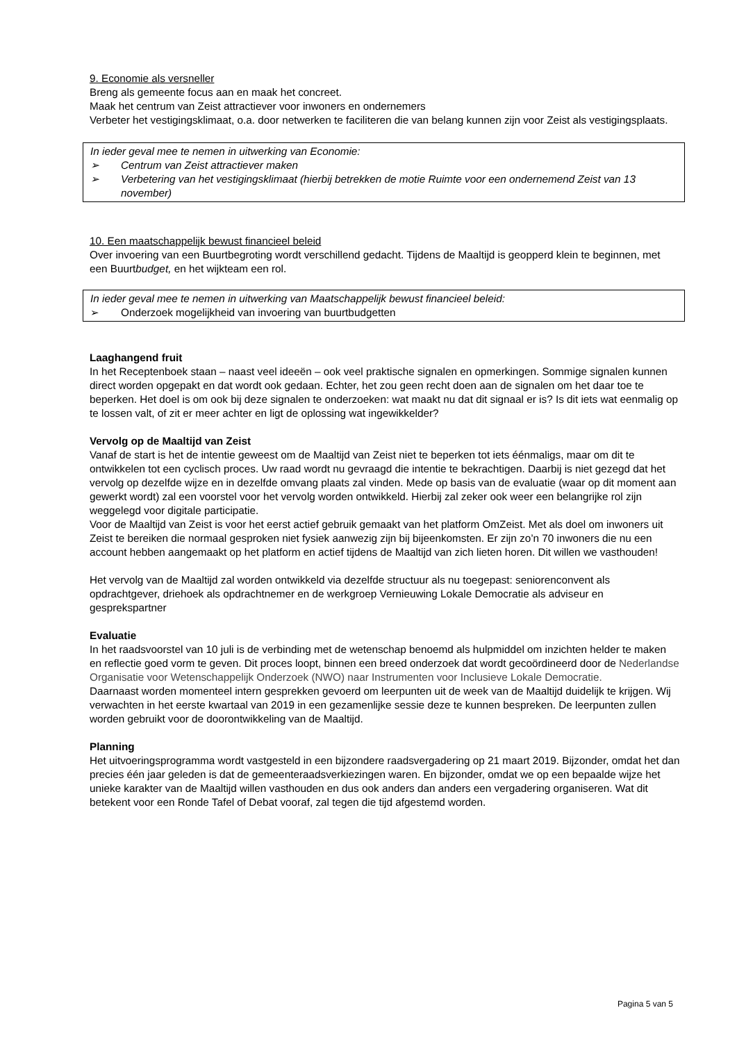9. Economie als versneller
Breng als gemeente focus aan en maak het concreet.
Maak het centrum van Zeist attractiever voor inwoners en ondernemers
Verbeter het vestigingsklimaat, o.a. door netwerken te faciliteren die van belang kunnen zijn voor Zeist als vestigingsplaats.
In ieder geval mee te nemen in uitwerking van Economie:
➢ Centrum van Zeist attractiever maken
➢ Verbetering van het vestigingsklimaat (hierbij betrekken de motie Ruimte voor een ondernemend Zeist van 13 november)
10. Een maatschappelijk bewust financieel beleid
Over invoering van een Buurtbegroting wordt verschillend gedacht. Tijdens de Maaltijd is geopperd klein te beginnen, met een Buurtbudget, en het wijkteam een rol.
In ieder geval mee te nemen in uitwerking van Maatschappelijk bewust financieel beleid:
➢ Onderzoek mogelijkheid van invoering van buurtbudgetten
Laaghangend fruit
In het Receptenboek staan – naast veel ideeën – ook veel praktische signalen en opmerkingen. Sommige signalen kunnen direct worden opgepakt en dat wordt ook gedaan. Echter, het zou geen recht doen aan de signalen om het daar toe te beperken. Het doel is om ook bij deze signalen te onderzoeken: wat maakt nu dat dit signaal er is? Is dit iets wat eenmalig op te lossen valt, of zit er meer achter en ligt de oplossing wat ingewikkelder?
Vervolg op de Maaltijd van Zeist
Vanaf de start is het de intentie geweest om de Maaltijd van Zeist niet te beperken tot iets éénmaligs, maar om dit te ontwikkelen tot een cyclisch proces. Uw raad wordt nu gevraagd die intentie te bekrachtigen. Daarbij is niet gezegd dat het vervolg op dezelfde wijze en in dezelfde omvang plaats zal vinden. Mede op basis van de evaluatie (waar op dit moment aan gewerkt wordt) zal een voorstel voor het vervolg worden ontwikkeld. Hierbij zal zeker ook weer een belangrijke rol zijn weggelegd voor digitale participatie.
Voor de Maaltijd van Zeist is voor het eerst actief gebruik gemaakt van het platform OmZeist. Met als doel om inwoners uit Zeist te bereiken die normaal gesproken niet fysiek aanwezig zijn bij bijeenkomsten. Er zijn zo’n 70 inwoners die nu een account hebben aangemaakt op het platform en actief tijdens de Maaltijd van zich lieten horen. Dit willen we vasthouden!
Het vervolg van de Maaltijd zal worden ontwikkeld via dezelfde structuur als nu toegepast: seniorenconvent als opdrachtgever, driehoek als opdrachtnemer en de werkgroep Vernieuwing Lokale Democratie als adviseur en gesprekspartner
Evaluatie
In het raadsvoorstel van 10 juli is de verbinding met de wetenschap benoemd als hulpmiddel om inzichten helder te maken en reflectie goed vorm te geven. Dit proces loopt, binnen een breed onderzoek dat wordt gecoördineerd door de Nederlandse Organisatie voor Wetenschappelijk Onderzoek (NWO) naar Instrumenten voor Inclusieve Lokale Democratie.
Daarnaast worden momenteel intern gesprekken gevoerd om leerpunten uit de week van de Maaltijd duidelijk te krijgen. Wij verwachten in het eerste kwartaal van 2019 in een gezamenlijke sessie deze te kunnen bespreken. De leerpunten zullen worden gebruikt voor de doorontwikkeling van de Maaltijd.
Planning
Het uitvoeringsprogramma wordt vastgesteld in een bijzondere raadsvergadering op 21 maart 2019. Bijzonder, omdat het dan precies één jaar geleden is dat de gemeenteraadsverkiezingen waren. En bijzonder, omdat we op een bepaalde wijze het unieke karakter van de Maaltijd willen vasthouden en dus ook anders dan anders een vergadering organiseren. Wat dit betekent voor een Ronde Tafel of Debat vooraf, zal tegen die tijd afgestemd worden.
Pagina 5 van 5